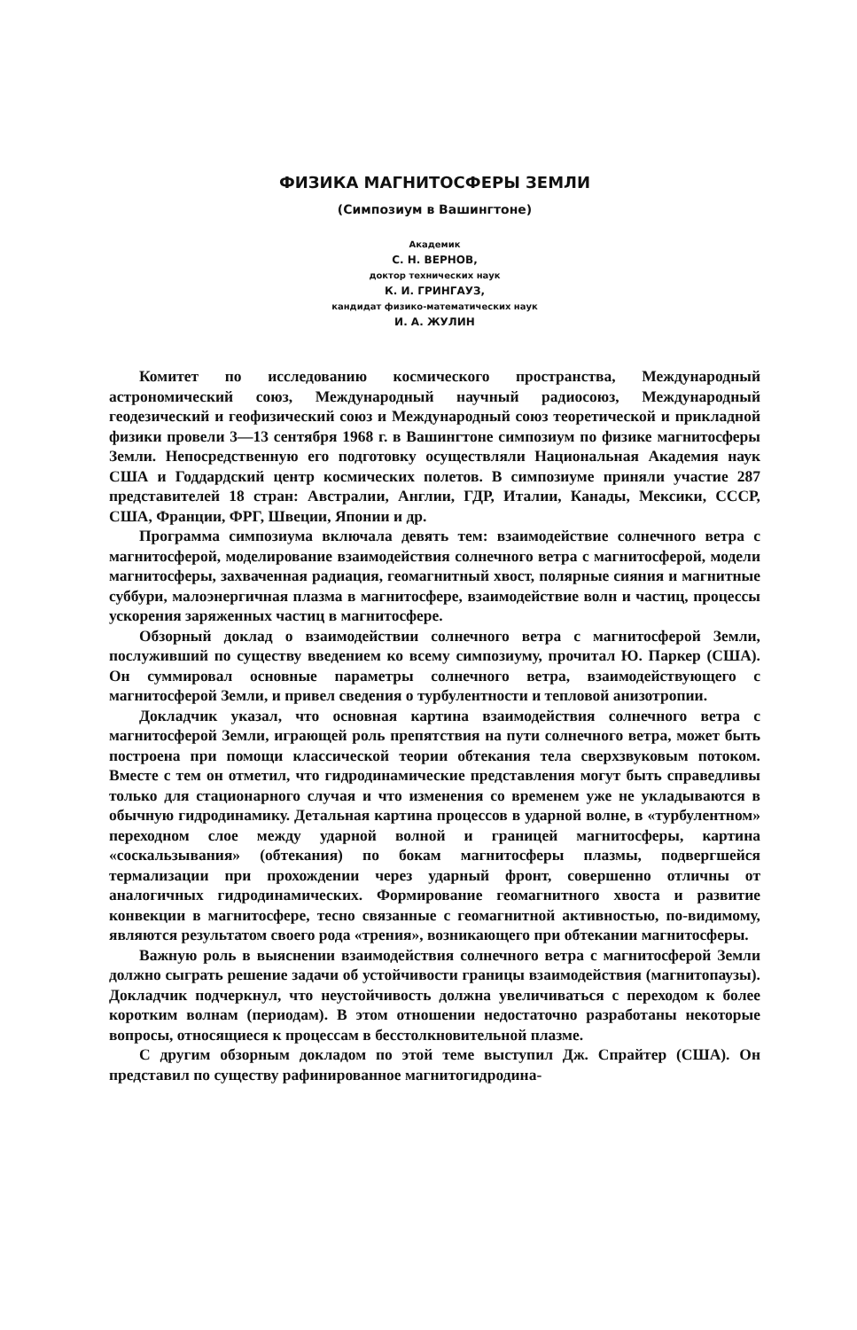ФИЗИКА МАГНИТОСФЕРЫ ЗЕМЛИ
(Симпозиум в Вашингтоне)
Академик
С. Н. ВЕРНОВ,
доктор технических наук
К. И. ГРИНГАУЗ,
кандидат физико-математических наук
И. А. ЖУЛИН
Комитет по исследованию космического пространства, Международный астрономический союз, Международный научный радиосоюз, Международный геодезический и геофизический союз и Международный союз теоретической и прикладной физики провели 3—13 сентября 1968 г. в Вашингтоне симпозиум по физике магнитосферы Земли. Непосредственную его подготовку осуществляли Национальная Академия наук США и Годдардский центр космических полетов. В симпозиуме приняли участие 287 представителей 18 стран: Австралии, Англии, ГДР, Италии, Канады, Мексики, СССР, США, Франции, ФРГ, Швеции, Японии и др.
Программа симпозиума включала девять тем: взаимодействие солнечного ветра с магнитосферой, моделирование взаимодействия солнечного ветра с магнитосферой, модели магнитосферы, захваченная радиация, геомагнитный хвост, полярные сияния и магнитные суббури, малоэнергичная плазма в магнитосфере, взаимодействие волн и частиц, процессы ускорения заряженных частиц в магнитосфере.
Обзорный доклад о взаимодействии солнечного ветра с магнитосферой Земли, послуживший по существу введением ко всему симпозиуму, прочитал Ю. Паркер (США). Он суммировал основные параметры солнечного ветра, взаимодействующего с магнитосферой Земли, и привел сведения о турбулентности и тепловой анизотропии.
Докладчик указал, что основная картина взаимодействия солнечного ветра с магнитосферой Земли, играющей роль препятствия на пути солнечного ветра, может быть построена при помощи классической теории обтекания тела сверхзвуковым потоком. Вместе с тем он отметил, что гидродинамические представления могут быть справедливы только для стационарного случая и что изменения со временем уже не укладываются в обычную гидродинамику. Детальная картина процессов в ударной волне, в «турбулентном» переходном слое между ударной волной и границей магнитосферы, картина «соскальзывания» (обтекания) по бокам магнитосферы плазмы, подвергшейся термализации при прохождении через ударный фронт, совершенно отличны от аналогичных гидродинамических. Формирование геомагнитного хвоста и развитие конвекции в магнитосфере, тесно связанные с геомагнитной активностью, по-видимому, являются результатом своего рода «трения», возникающего при обтекании магнитосферы.
Важную роль в выяснении взаимодействия солнечного ветра с магнитосферой Земли должно сыграть решение задачи об устойчивости границы взаимодействия (магнитопаузы). Докладчик подчеркнул, что неустойчивость должна увеличиваться с переходом к более коротким волнам (периодам). В этом отношении недостаточно разработаны некоторые вопросы, относящиеся к процессам в бесстолкновительной плазме.
С другим обзорным докладом по этой теме выступил Дж. Спрайтер (США). Он представил по существу рафинированное магнитогидродина-